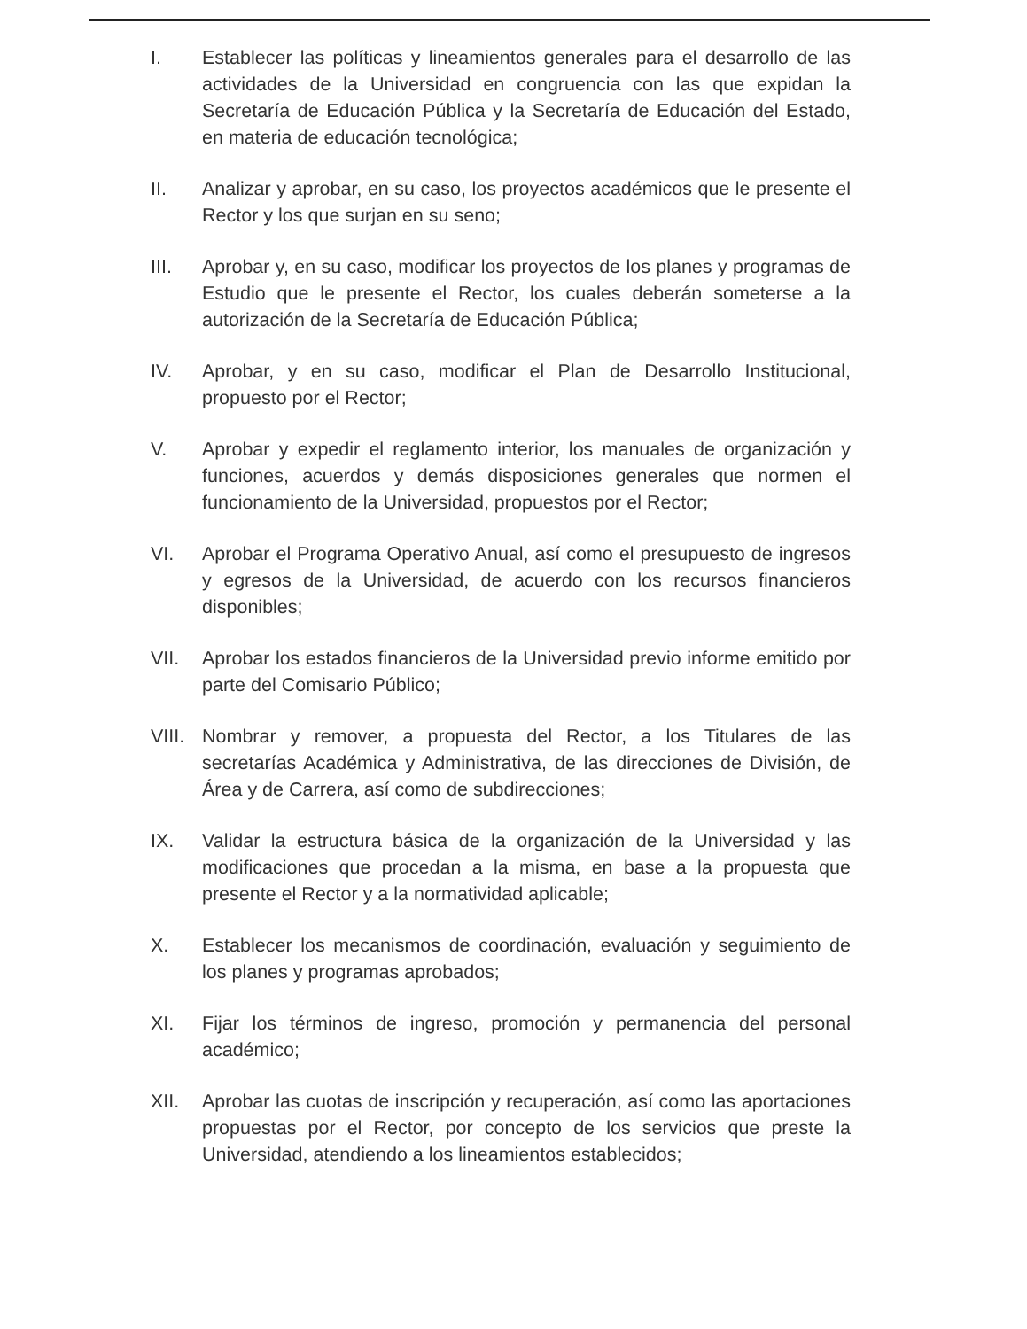I. Establecer las políticas y lineamientos generales para el desarrollo de las actividades de la Universidad en congruencia con las que expidan la Secretaría de Educación Pública y la Secretaría de Educación del Estado, en materia de educación tecnológica;
II. Analizar y aprobar, en su caso, los proyectos académicos que le presente el Rector y los que surjan en su seno;
III. Aprobar y, en su caso, modificar los proyectos de los planes y programas de Estudio que le presente el Rector, los cuales deberán someterse a la autorización de la Secretaría de Educación Pública;
IV. Aprobar, y en su caso, modificar el Plan de Desarrollo Institucional, propuesto por el Rector;
V. Aprobar y expedir el reglamento interior, los manuales de organización y funciones, acuerdos y demás disposiciones generales que normen el funcionamiento de la Universidad, propuestos por el Rector;
VI. Aprobar el Programa Operativo Anual, así como el presupuesto de ingresos y egresos de la Universidad, de acuerdo con los recursos financieros disponibles;
VII. Aprobar los estados financieros de la Universidad previo informe emitido por parte del Comisario Público;
VIII.
Nombrar y remover, a propuesta del Rector, a los Titulares de las secretarías Académica y Administrativa, de las direcciones de División, de Área y de Carrera, así como de subdirecciones;
IX. Validar la estructura básica de la organización de la Universidad y las modificaciones que procedan a la misma, en base a la propuesta que presente el Rector y a la normatividad aplicable;
X. Establecer los mecanismos de coordinación, evaluación y seguimiento de los planes y programas aprobados;
XI. Fijar los términos de ingreso, promoción y permanencia del personal académico;
XII. Aprobar las cuotas de inscripción y recuperación, así como las aportaciones propuestas por el Rector, por concepto de los servicios que preste la Universidad, atendiendo a los lineamientos establecidos;